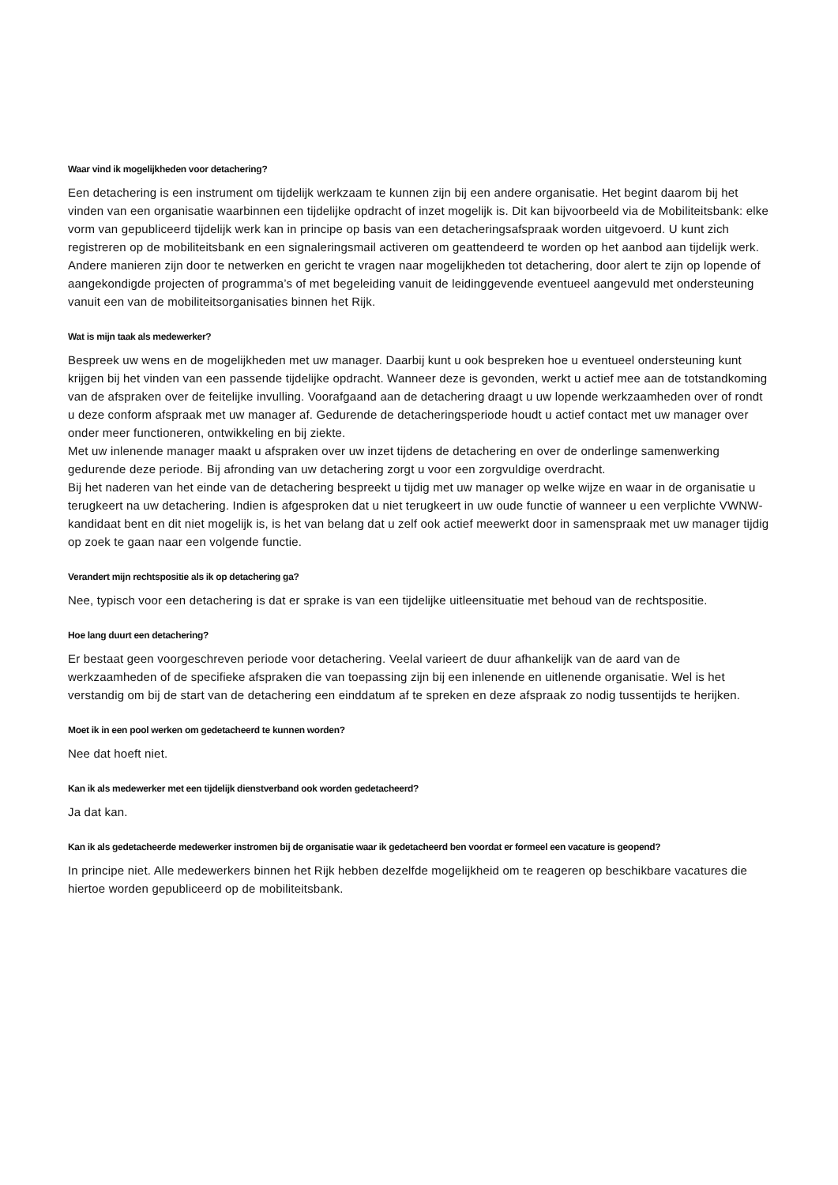Waar vind ik mogelijkheden voor detachering?
Een detachering is een instrument om tijdelijk werkzaam te kunnen zijn bij een andere organisatie. Het begint daarom bij het vinden van een organisatie waarbinnen een tijdelijke opdracht of inzet mogelijk is. Dit kan bijvoorbeeld via de Mobiliteitsbank: elke vorm van gepubliceerd tijdelijk werk kan in principe op basis van een detacheringsafspraak worden uitgevoerd. U kunt zich registreren op de mobiliteitsbank en een signaleringsmail activeren om geattendeerd te worden op het aanbod aan tijdelijk werk. Andere manieren zijn door te netwerken en gericht te vragen naar mogelijkheden tot detachering, door alert te zijn op lopende of aangekondigde projecten of programma’s of met begeleiding vanuit de leidinggevende eventueel aangevuld met ondersteuning vanuit een van de mobiliteitsorganisaties binnen het Rijk.
Wat is mijn taak als medewerker?
Bespreek uw wens en de mogelijkheden met uw manager. Daarbij kunt u ook bespreken hoe u eventueel ondersteuning kunt krijgen bij het vinden van een passende tijdelijke opdracht. Wanneer deze is gevonden, werkt u actief mee aan de totstandkoming van de afspraken over de feitelijke invulling. Voorafgaand aan de detachering draagt u uw lopende werkzaamheden over of rondt u deze conform afspraak met uw manager af. Gedurende de detacheringsperiode houdt u actief contact met uw manager over onder meer functioneren, ontwikkeling en bij ziekte.
Met uw inlenende manager maakt u afspraken over uw inzet tijdens de detachering en over de onderlinge samenwerking gedurende deze periode. Bij afronding van uw detachering zorgt u voor een zorgvuldige overdracht.
Bij het naderen van het einde van de detachering bespreekt u tijdig met uw manager op welke wijze en waar in de organisatie u terugkeert na uw detachering. Indien is afgesproken dat u niet terugkeert in uw oude functie of wanneer u een verplichte VWNW-kandidaat bent en dit niet mogelijk is, is het van belang dat u zelf ook actief meewerkt door in samenspraak met uw manager tijdig op zoek te gaan naar een volgende functie.
Verandert mijn rechtspositie als ik op detachering ga?
Nee, typisch voor een detachering is dat er sprake is van een tijdelijke uitleensituatie met behoud van de rechtspositie.
Hoe lang duurt een detachering?
Er bestaat geen voorgeschreven periode voor detachering. Veelal varieert de duur afhankelijk van de aard van de werkzaamheden of de specifieke afspraken die van toepassing zijn bij een inlenende en uitlenende organisatie. Wel is het verstandig om bij de start van de detachering een einddatum af te spreken en deze afspraak zo nodig tussentijds te herijken.
Moet ik in een pool werken om gedetacheerd te kunnen worden?
Nee dat hoeft niet.
Kan ik als medewerker met een tijdelijk dienstverband ook worden gedetacheerd?
Ja dat kan.
Kan ik als gedetacheerde medewerker instromen bij de organisatie waar ik gedetacheerd ben voordat er formeel een vacature is geopend?
In principe niet. Alle medewerkers binnen het Rijk hebben dezelfde mogelijkheid om te reageren op beschikbare vacatures die hiertoe worden gepubliceerd op de mobiliteitsbank.